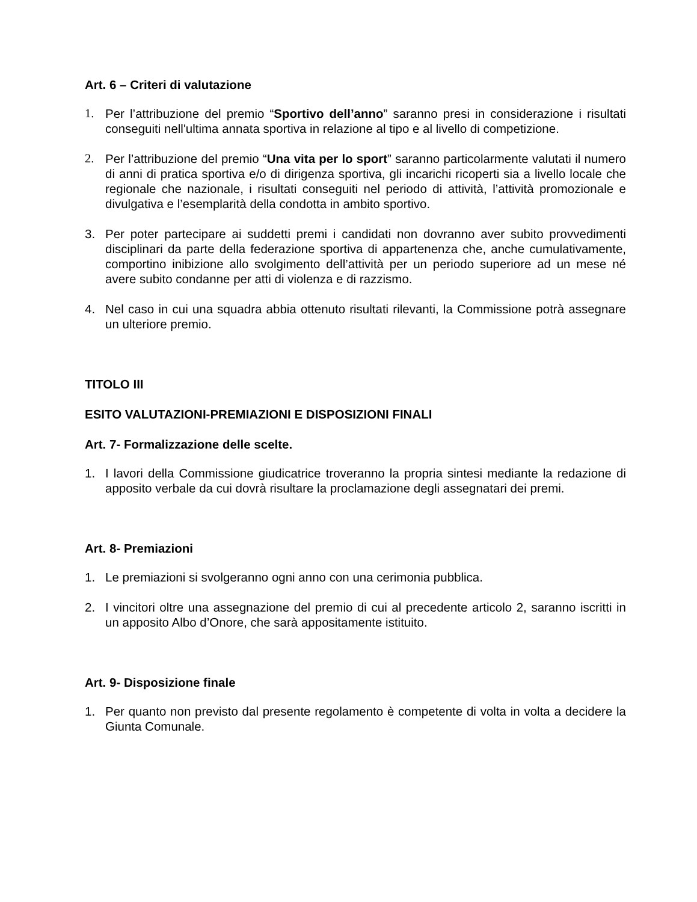Art. 6 – Criteri di valutazione
1. Per l’attribuzione del premio “Sportivo dell’anno” saranno presi in considerazione i risultati conseguiti nell'ultima annata sportiva in relazione al tipo e al livello di competizione.
2. Per l’attribuzione del premio “Una vita per lo sport” saranno particolarmente valutati il numero di anni di pratica sportiva e/o di dirigenza sportiva, gli incarichi ricoperti sia a livello locale che regionale che nazionale, i risultati conseguiti nel periodo di attività, l’attività promozionale e divulgativa e l’esemplarità della condotta in ambito sportivo.
3. Per poter partecipare ai suddetti premi i candidati non dovranno aver subito provvedimenti disciplinari da parte della federazione sportiva di appartenenza che, anche cumulativamente, comportino inibizione allo svolgimento dell’attività per un periodo superiore ad un mese né avere subito condanne per atti di violenza e di razzismo.
4. Nel caso in cui una squadra abbia ottenuto risultati rilevanti, la Commissione potrà assegnare un ulteriore premio.
TITOLO III
ESITO VALUTAZIONI-PREMIAZIONI E DISPOSIZIONI FINALI
Art. 7- Formalizzazione delle scelte.
1. I lavori della Commissione giudicatrice troveranno la propria sintesi mediante la redazione di apposito verbale da cui dovrà risultare la proclamazione degli assegnatari dei premi.
Art. 8- Premiazioni
1. Le premiazioni si svolgeranno ogni anno con una cerimonia pubblica.
2. I vincitori oltre una assegnazione del premio di cui al precedente articolo 2, saranno iscritti in un apposito Albo d’Onore, che sarà appositamente istituito.
Art. 9- Disposizione finale
1. Per quanto non previsto dal presente regolamento è competente di volta in volta a decidere la Giunta Comunale.